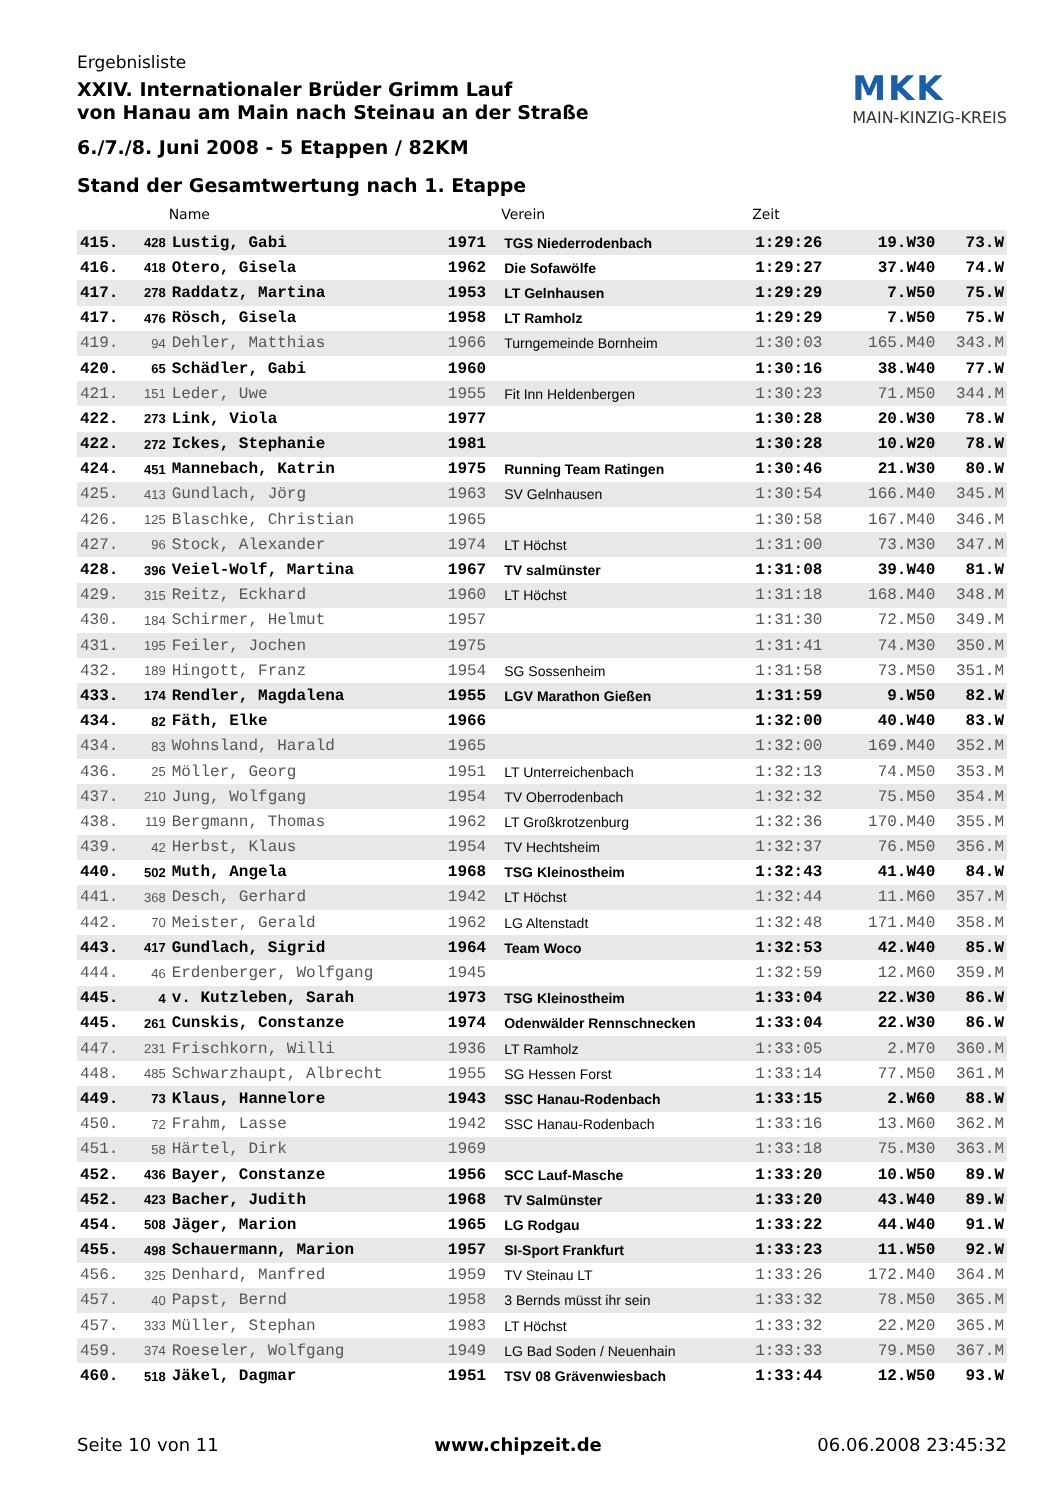Ergebnisliste
XXIV. Internationaler Brüder Grimm Lauf
von Hanau am Main nach Steinau an der Straße
6./7./8. Juni 2008 - 5 Etappen / 82KM
Stand der Gesamtwertung nach 1. Etappe
MKK
MAIN-KINZIG-KREIS
| | | Name | | Verein | Zeit | | |
| --- | --- | --- | --- | --- | --- | --- | --- |
| 415. | 428 | Lustig, Gabi | 1971 | TGS Niederrodenbach | 1:29:26 | 19.W30 | 73.W |
| 416. | 418 | Otero, Gisela | 1962 | Die Sofawölfe | 1:29:27 | 37.W40 | 74.W |
| 417. | 278 | Raddatz, Martina | 1953 | LT Gelnhausen | 1:29:29 | 7.W50 | 75.W |
| 417. | 476 | Rösch, Gisela | 1958 | LT Ramholz | 1:29:29 | 7.W50 | 75.W |
| 419. | 94 | Dehler, Matthias | 1966 | Turngemeinde Bornheim | 1:30:03 | 165.M40 | 343.M |
| 420. | 65 | Schädler, Gabi | 1960 | | 1:30:16 | 38.W40 | 77.W |
| 421. | 151 | Leder, Uwe | 1955 | Fit Inn Heldenbergen | 1:30:23 | 71.M50 | 344.M |
| 422. | 273 | Link, Viola | 1977 | | 1:30:28 | 20.W30 | 78.W |
| 422. | 272 | Ickes, Stephanie | 1981 | | 1:30:28 | 10.W20 | 78.W |
| 424. | 451 | Mannebach, Katrin | 1975 | Running Team Ratingen | 1:30:46 | 21.W30 | 80.W |
| 425. | 413 | Gundlach, Jörg | 1963 | SV Gelnhausen | 1:30:54 | 166.M40 | 345.M |
| 426. | 125 | Blaschke, Christian | 1965 | | 1:30:58 | 167.M40 | 346.M |
| 427. | 96 | Stock, Alexander | 1974 | LT Höchst | 1:31:00 | 73.M30 | 347.M |
| 428. | 396 | Veiel-Wolf, Martina | 1967 | TV salmünster | 1:31:08 | 39.W40 | 81.W |
| 429. | 315 | Reitz, Eckhard | 1960 | LT Höchst | 1:31:18 | 168.M40 | 348.M |
| 430. | 184 | Schirmer, Helmut | 1957 | | 1:31:30 | 72.M50 | 349.M |
| 431. | 195 | Feiler, Jochen | 1975 | | 1:31:41 | 74.M30 | 350.M |
| 432. | 189 | Hingott, Franz | 1954 | SG Sossenheim | 1:31:58 | 73.M50 | 351.M |
| 433. | 174 | Rendler, Magdalena | 1955 | LGV Marathon Gießen | 1:31:59 | 9.W50 | 82.W |
| 434. | 82 | Fäth, Elke | 1966 | | 1:32:00 | 40.W40 | 83.W |
| 434. | 83 | Wohnsland, Harald | 1965 | | 1:32:00 | 169.M40 | 352.M |
| 436. | 25 | Möller, Georg | 1951 | LT Unterreichenbach | 1:32:13 | 74.M50 | 353.M |
| 437. | 210 | Jung, Wolfgang | 1954 | TV Oberrodenbach | 1:32:32 | 75.M50 | 354.M |
| 438. | 119 | Bergmann, Thomas | 1962 | LT Großkrotzenburg | 1:32:36 | 170.M40 | 355.M |
| 439. | 42 | Herbst, Klaus | 1954 | TV Hechtsheim | 1:32:37 | 76.M50 | 356.M |
| 440. | 502 | Muth, Angela | 1968 | TSG Kleinostheim | 1:32:43 | 41.W40 | 84.W |
| 441. | 368 | Desch, Gerhard | 1942 | LT Höchst | 1:32:44 | 11.M60 | 357.M |
| 442. | 70 | Meister, Gerald | 1962 | LG Altenstadt | 1:32:48 | 171.M40 | 358.M |
| 443. | 417 | Gundlach, Sigrid | 1964 | Team Woco | 1:32:53 | 42.W40 | 85.W |
| 444. | 46 | Erdenberger, Wolfgang | 1945 | | 1:32:59 | 12.M60 | 359.M |
| 445. | 4 | v. Kutzleben, Sarah | 1973 | TSG Kleinostheim | 1:33:04 | 22.W30 | 86.W |
| 445. | 261 | Cunskis, Constanze | 1974 | Odenwälder Rennschnecken | 1:33:04 | 22.W30 | 86.W |
| 447. | 231 | Frischkorn, Willi | 1936 | LT Ramholz | 1:33:05 | 2.M70 | 360.M |
| 448. | 485 | Schwarzhaupt, Albrecht | 1955 | SG Hessen Forst | 1:33:14 | 77.M50 | 361.M |
| 449. | 73 | Klaus, Hannelore | 1943 | SSC Hanau-Rodenbach | 1:33:15 | 2.W60 | 88.W |
| 450. | 72 | Frahm, Lasse | 1942 | SSC Hanau-Rodenbach | 1:33:16 | 13.M60 | 362.M |
| 451. | 58 | Härtel, Dirk | 1969 | | 1:33:18 | 75.M30 | 363.M |
| 452. | 436 | Bayer, Constanze | 1956 | SCC Lauf-Masche | 1:33:20 | 10.W50 | 89.W |
| 452. | 423 | Bacher, Judith | 1968 | TV Salmünster | 1:33:20 | 43.W40 | 89.W |
| 454. | 508 | Jäger, Marion | 1965 | LG Rodgau | 1:33:22 | 44.W40 | 91.W |
| 455. | 498 | Schauermann, Marion | 1957 | SI-Sport Frankfurt | 1:33:23 | 11.W50 | 92.W |
| 456. | 325 | Denhard, Manfred | 1959 | TV Steinau LT | 1:33:26 | 172.M40 | 364.M |
| 457. | 40 | Papst, Bernd | 1958 | 3 Bernds müsst ihr sein | 1:33:32 | 78.M50 | 365.M |
| 457. | 333 | Müller, Stephan | 1983 | LT Höchst | 1:33:32 | 22.M20 | 365.M |
| 459. | 374 | Roeseler, Wolfgang | 1949 | LG Bad Soden / Neuenhain | 1:33:33 | 79.M50 | 367.M |
| 460. | 518 | Jäkel, Dagmar | 1951 | TSV 08 Grävenwiesbach | 1:33:44 | 12.W50 | 93.W |
Seite 10 von 11 www.chipzeit.de 06.06.2008 23:45:32